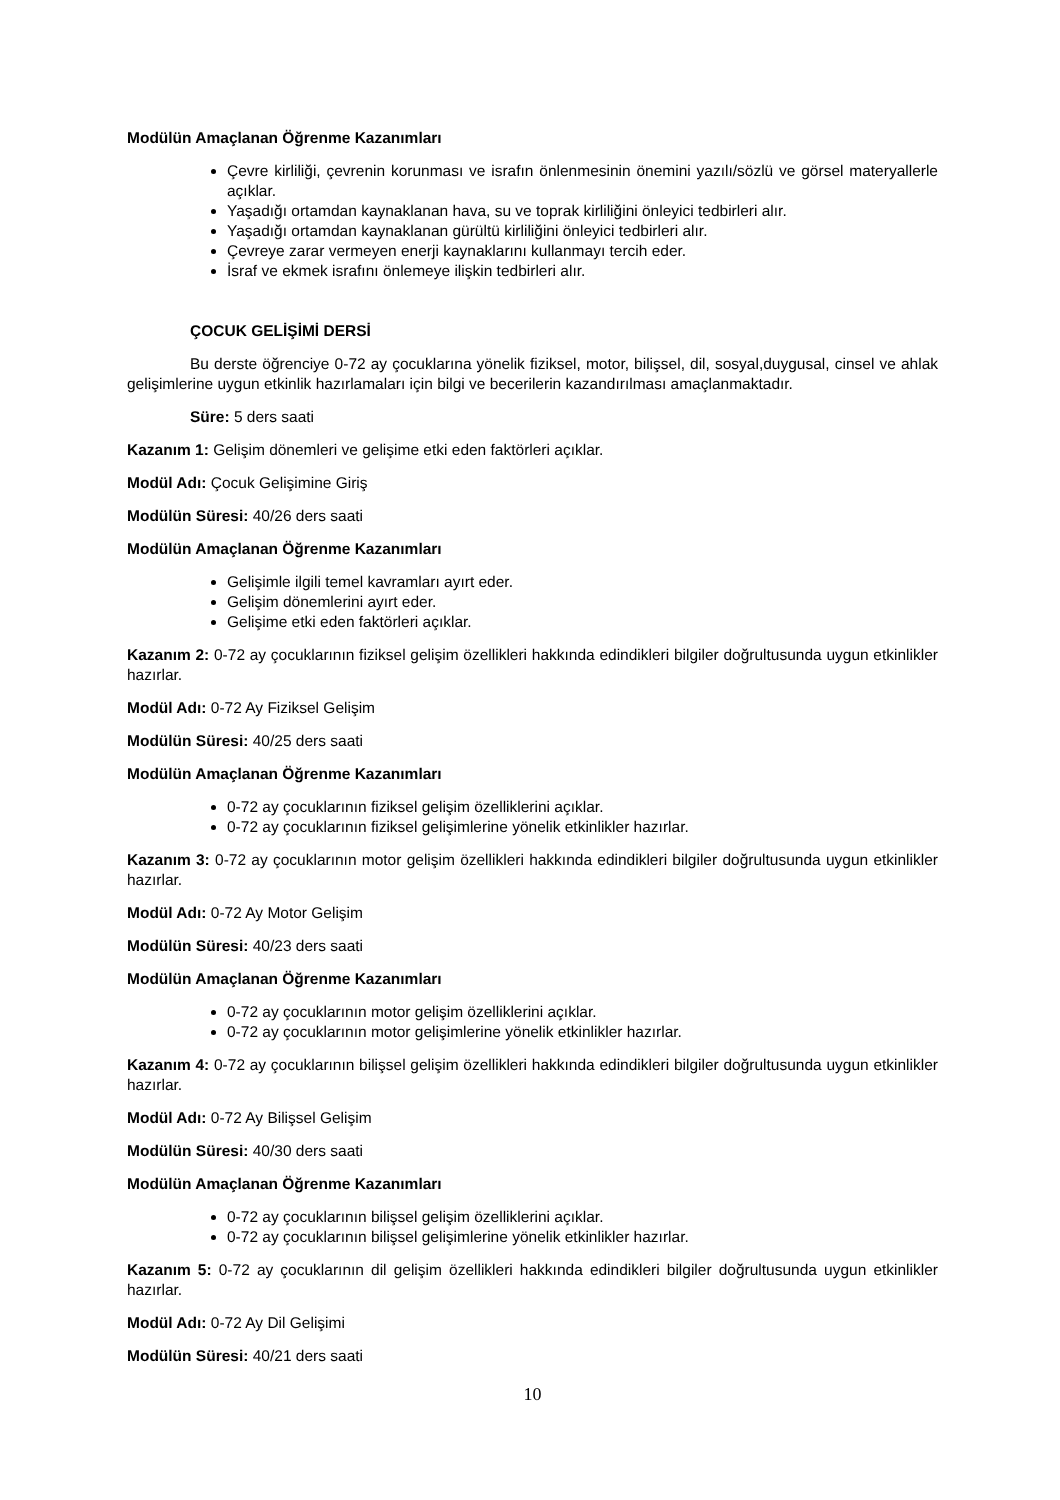Modülün Amaçlanan Öğrenme Kazanımları
Çevre kirliliği, çevrenin korunması ve israfın önlenmesinin önemini yazılı/sözlü ve görsel materyallerle açıklar.
Yaşadığı ortamdan kaynaklanan hava, su ve toprak kirliliğini önleyici tedbirleri alır.
Yaşadığı ortamdan kaynaklanan gürültü kirliliğini önleyici tedbirleri alır.
Çevreye zarar vermeyen enerji kaynaklarını kullanmayı tercih eder.
İsraf ve ekmek israfını önlemeye ilişkin tedbirleri alır.
ÇOCUK GELİŞİMİ DERSİ
Bu derste öğrenciye 0-72 ay çocuklarına yönelik fiziksel, motor, bilişsel, dil, sosyal,duygusal, cinsel ve ahlak gelişimlerine uygun etkinlik hazırlamaları için bilgi ve becerilerin kazandırılması amaçlanmaktadır.
Süre: 5 ders saati
Kazanım 1: Gelişim dönemleri ve gelişime etki eden faktörleri açıklar.
Modül Adı: Çocuk Gelişimine Giriş
Modülün Süresi: 40/26 ders saati
Modülün Amaçlanan Öğrenme Kazanımları
Gelişimle ilgili temel kavramları ayırt eder.
Gelişim dönemlerini ayırt eder.
Gelişime etki eden faktörleri açıklar.
Kazanım 2: 0-72 ay çocuklarının fiziksel gelişim özellikleri hakkında edindikleri bilgiler doğrultusunda uygun etkinlikler hazırlar.
Modül Adı: 0-72 Ay Fiziksel Gelişim
Modülün Süresi: 40/25 ders saati
Modülün Amaçlanan Öğrenme Kazanımları
0-72 ay çocuklarının fiziksel gelişim özelliklerini açıklar.
0-72 ay çocuklarının fiziksel gelişimlerine yönelik etkinlikler hazırlar.
Kazanım 3: 0-72 ay çocuklarının motor gelişim özellikleri hakkında edindikleri bilgiler doğrultusunda uygun etkinlikler hazırlar.
Modül Adı: 0-72 Ay Motor Gelişim
Modülün Süresi: 40/23 ders saati
Modülün Amaçlanan Öğrenme Kazanımları
0-72 ay çocuklarının motor gelişim özelliklerini açıklar.
0-72 ay çocuklarının motor gelişimlerine yönelik etkinlikler hazırlar.
Kazanım 4: 0-72 ay çocuklarının bilişsel gelişim özellikleri hakkında edindikleri bilgiler doğrultusunda uygun etkinlikler hazırlar.
Modül Adı: 0-72 Ay Bilişsel Gelişim
Modülün Süresi: 40/30 ders saati
Modülün Amaçlanan Öğrenme Kazanımları
0-72 ay çocuklarının bilişsel gelişim özelliklerini açıklar.
0-72 ay çocuklarının bilişsel gelişimlerine yönelik etkinlikler hazırlar.
Kazanım 5: 0-72 ay çocuklarının dil gelişim özellikleri hakkında edindikleri bilgiler doğrultusunda uygun etkinlikler hazırlar.
Modül Adı: 0-72 Ay Dil Gelişimi
Modülün Süresi: 40/21 ders saati
10